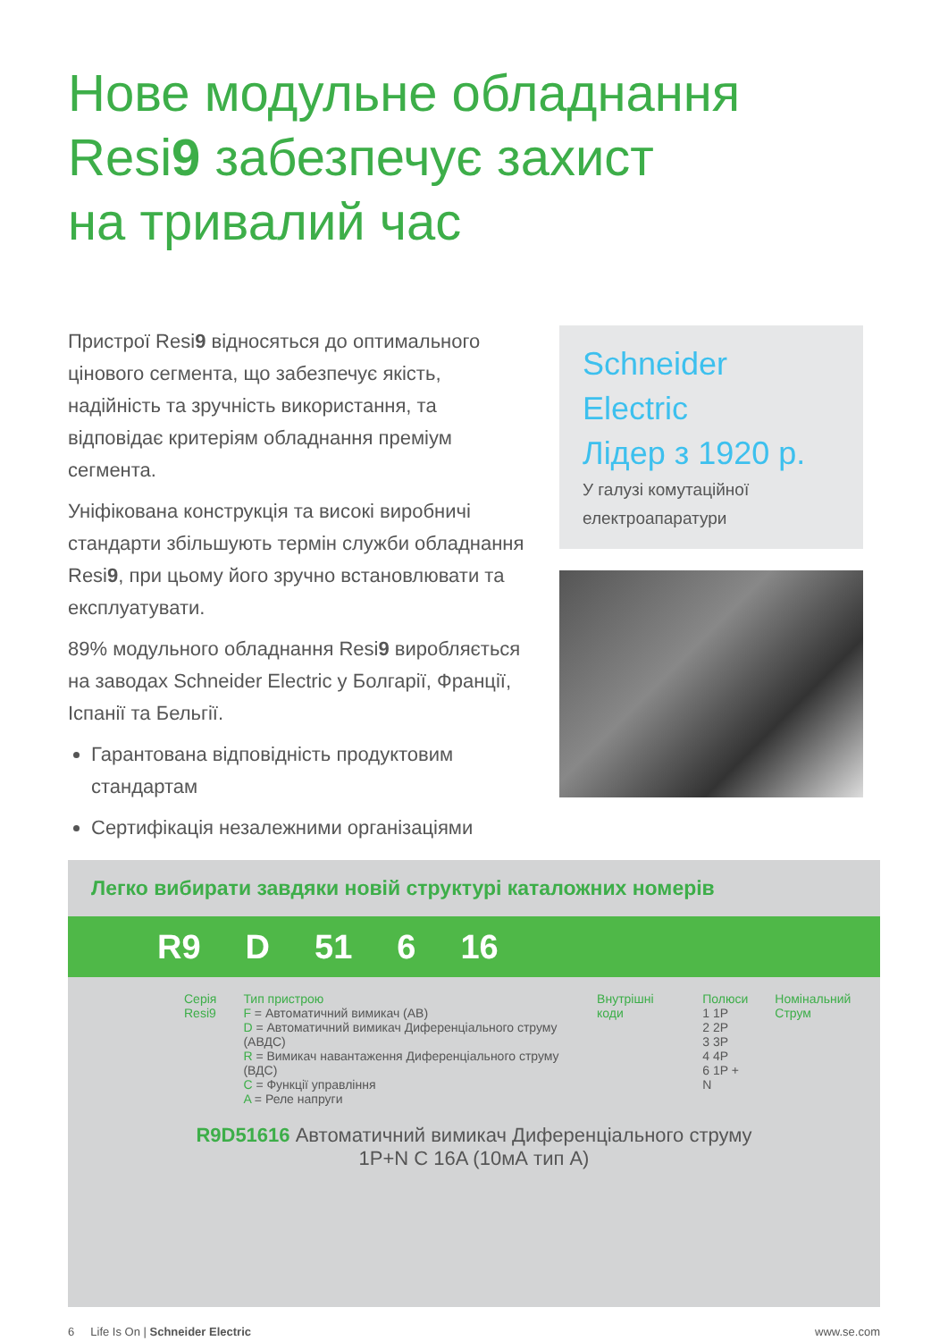Нове модульне обладнання
Resi9 забезпечує захист
на тривалий час
Пристрої Resi9 відносяться до оптимального цінового сегмента, що забезпечує якість, надійність та зручність використання, та відповідає критеріям обладнання преміум сегмента.
Уніфікована конструкція та високі виробничі стандарти збільшують термін служби обладнання Resi9, при цьому його зручно встановлювати та експлуатувати.
89% модульного обладнання Resi9 виробляється на заводах Schneider Electric у Болгарії, Франції, Іспанії та Бельгії.
Гарантована відповідність продуктовим стандартам
Сертифікація незалежними організаціями
Schneider Electric
Лідер з 1920 р.
У галузі комутаційної електроапаратури
Легко вибирати завдяки новій структурі каталожних номерів
R9 D 51 6 16
Серія
Resi9
Тип пристрою
F = Автоматичний вимикач (АВ)
D = Автоматичний вимикач Диференціального струму (АВДС)
R = Вимикач навантаження Диференціального струму (ВДС)
C = Функції управління
A = Реле напруги
Внутрішні коди Полюси
1 1P
2 2P
3 3P
4 4P
6 1P + N
Номінальний Струм
R9D51616 Автоматичний вимикач Диференціального струму
1P+N C 16A (10мА тип А)
6 Life Is On | Schneider Electric www.se.com